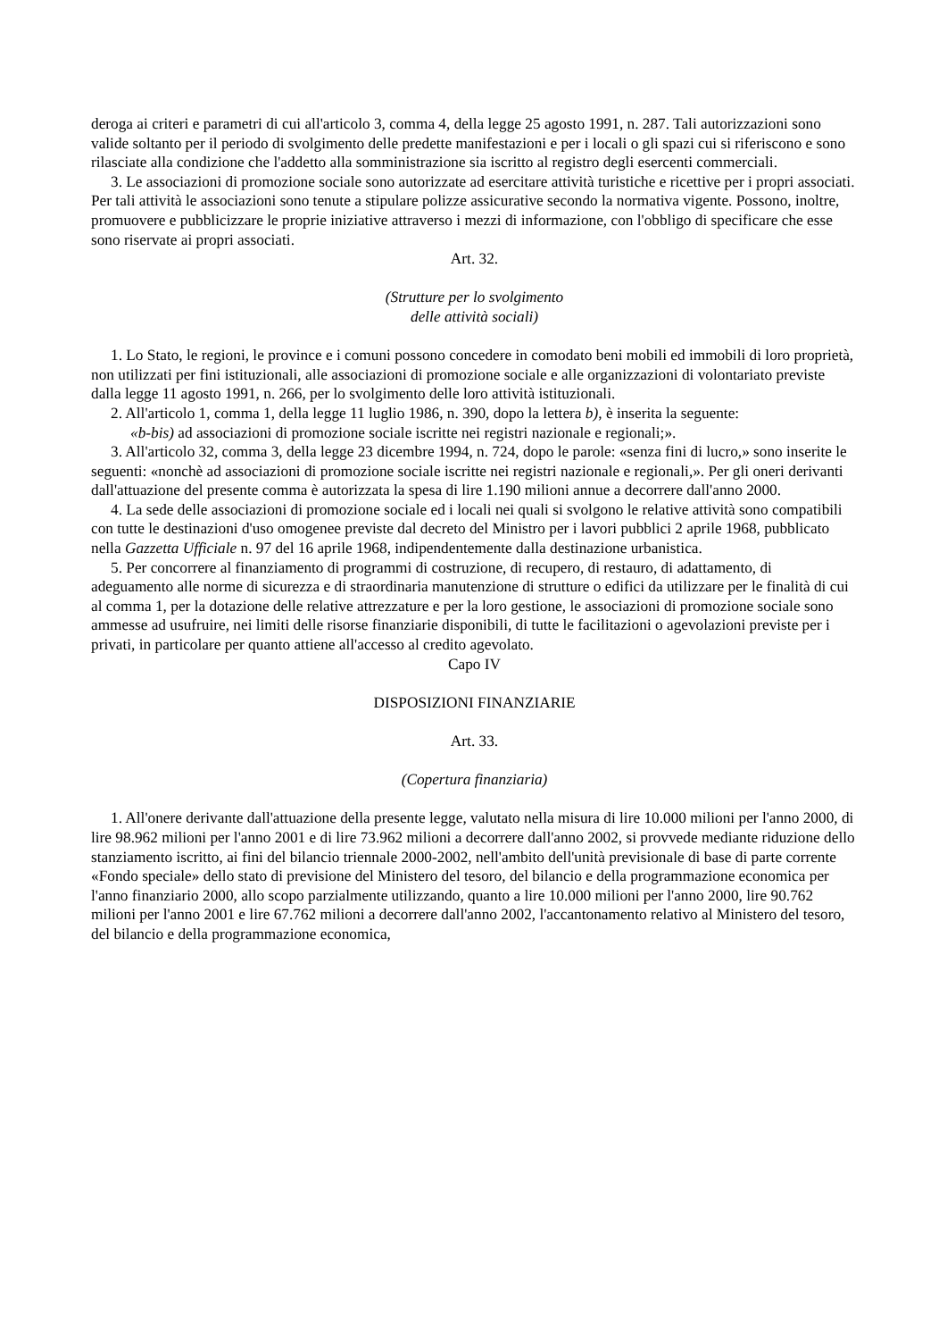deroga ai criteri e parametri di cui all'articolo 3, comma 4, della legge 25 agosto 1991, n. 287. Tali autorizzazioni sono valide soltanto per il periodo di svolgimento delle predette manifestazioni e per i locali o gli spazi cui si riferiscono e sono rilasciate alla condizione che l'addetto alla somministrazione sia iscritto al registro degli esercenti commerciali.
3. Le associazioni di promozione sociale sono autorizzate ad esercitare attività turistiche e ricettive per i propri associati. Per tali attività le associazioni sono tenute a stipulare polizze assicurative secondo la normativa vigente. Possono, inoltre, promuovere e pubblicizzare le proprie iniziative attraverso i mezzi di informazione, con l'obbligo di specificare che esse sono riservate ai propri associati.
Art. 32.
(Strutture per lo svolgimento
delle attività sociali)
1. Lo Stato, le regioni, le province e i comuni possono concedere in comodato beni mobili ed immobili di loro proprietà, non utilizzati per fini istituzionali, alle associazioni di promozione sociale e alle organizzazioni di volontariato previste dalla legge 11 agosto 1991, n. 266, per lo svolgimento delle loro attività istituzionali.
2. All'articolo 1, comma 1, della legge 11 luglio 1986, n. 390, dopo la lettera b), è inserita la seguente:
«b-bis) ad associazioni di promozione sociale iscritte nei registri nazionale e regionali;».
3. All'articolo 32, comma 3, della legge 23 dicembre 1994, n. 724, dopo le parole: «senza fini di lucro,» sono inserite le seguenti: «nonchè ad associazioni di promozione sociale iscritte nei registri nazionale e regionali,». Per gli oneri derivanti dall'attuazione del presente comma è autorizzata la spesa di lire 1.190 milioni annue a decorrere dall'anno 2000.
4. La sede delle associazioni di promozione sociale ed i locali nei quali si svolgono le relative attività sono compatibili con tutte le destinazioni d'uso omogenee previste dal decreto del Ministro per i lavori pubblici 2 aprile 1968, pubblicato nella Gazzetta Ufficiale n. 97 del 16 aprile 1968, indipendentemente dalla destinazione urbanistica.
5. Per concorrere al finanziamento di programmi di costruzione, di recupero, di restauro, di adattamento, di adeguamento alle norme di sicurezza e di straordinaria manutenzione di strutture o edifici da utilizzare per le finalità di cui al comma 1, per la dotazione delle relative attrezzature e per la loro gestione, le associazioni di promozione sociale sono ammesse ad usufruire, nei limiti delle risorse finanziarie disponibili, di tutte le facilitazioni o agevolazioni previste per i privati, in particolare per quanto attiene all'accesso al credito agevolato.
Capo IV
DISPOSIZIONI FINANZIARIE
Art. 33.
(Copertura finanziaria)
1. All'onere derivante dall'attuazione della presente legge, valutato nella misura di lire 10.000 milioni per l'anno 2000, di lire 98.962 milioni per l'anno 2001 e di lire 73.962 milioni a decorrere dall'anno 2002, si provvede mediante riduzione dello stanziamento iscritto, ai fini del bilancio triennale 2000-2002, nell'ambito dell'unità previsionale di base di parte corrente «Fondo speciale» dello stato di previsione del Ministero del tesoro, del bilancio e della programmazione economica per l'anno finanziario 2000, allo scopo parzialmente utilizzando, quanto a lire 10.000 milioni per l'anno 2000, lire 90.762 milioni per l'anno 2001 e lire 67.762 milioni a decorrere dall'anno 2002, l'accantonamento relativo al Ministero del tesoro, del bilancio e della programmazione economica,